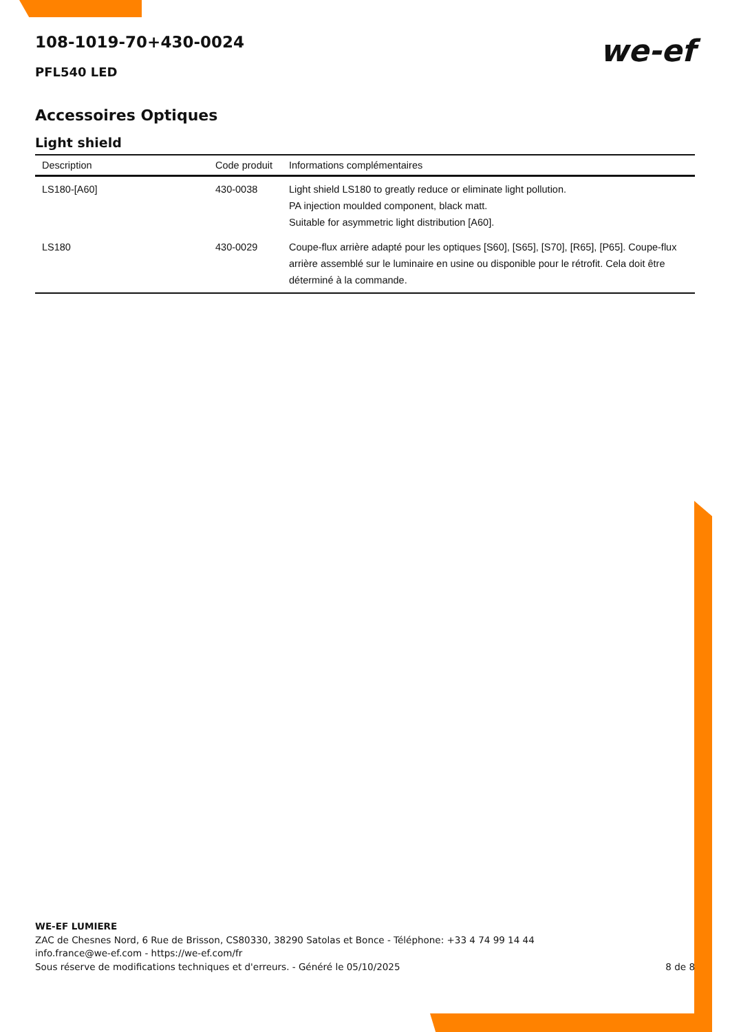we-ef
108-1019-70+430-0024
PFL540 LED
Accessoires Optiques
Light shield
| Description | Code produit | Informations complémentaires |
| --- | --- | --- |
| LS180-[A60] | 430-0038 | Light shield LS180 to greatly reduce or eliminate light pollution. PA injection moulded component, black matt. Suitable for asymmetric light distribution [A60]. |
| LS180 | 430-0029 | Coupe-flux arrière adapté pour les optiques [S60], [S65], [S70], [R65], [P65]. Coupe-flux arrière assemblé sur le luminaire en usine ou disponible pour le rétrofit. Cela doit être déterminé à la commande. |
WE-EF LUMIERE
ZAC de Chesnes Nord, 6 Rue de Brisson, CS80330, 38290 Satolas et Bonce - Téléphone: +33 4 74 99 14 44
info.france@we-ef.com - https://we-ef.com/fr
Sous réserve de modifications techniques et d'erreurs. - Généré le 05/10/2025 8 de 8